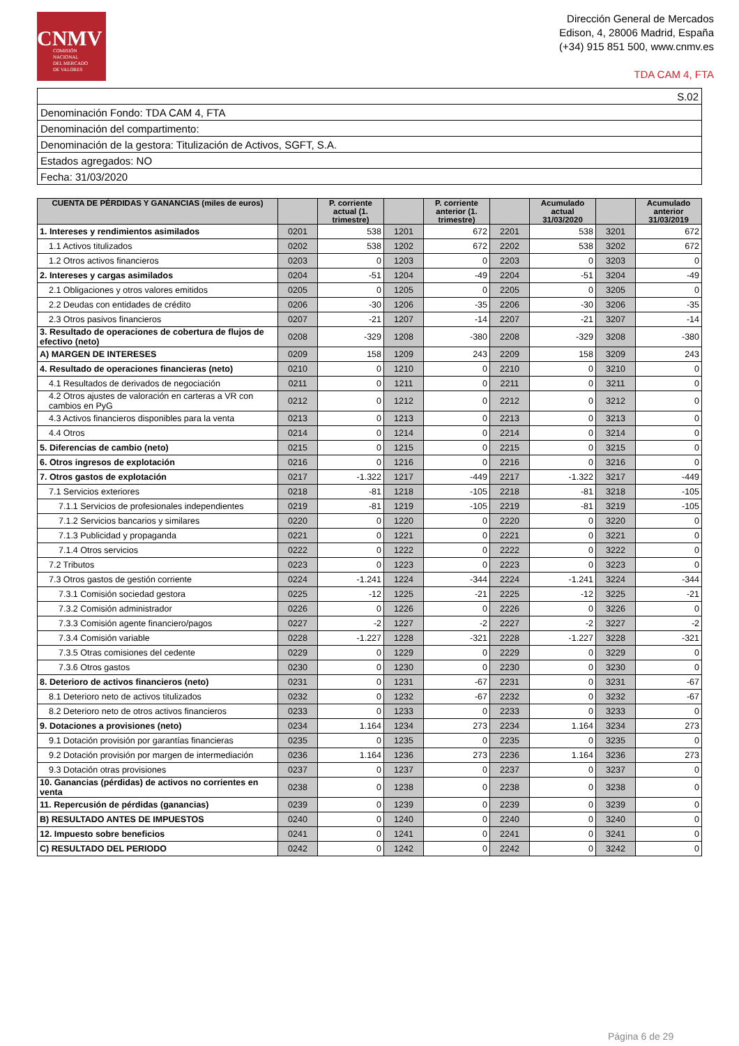CNMV
COMISIÓN
NACIONAL
DEL MERCADO
DE VALORES
Dirección General de Mercados
Edison, 4, 28006 Madrid, España
(+34) 915 851 500, www.cnmv.es
TDA CAM 4, FTA
| S.02 |
| Denominación Fondo: TDA CAM 4, FTA |
| Denominación del compartimento: |
| Denominación de la gestora: Titulización de Activos, SGFT, S.A. |
| Estados agregados: NO |
| Fecha: 31/03/2020 |
| CUENTA DE PÉRDIDAS Y GANANCIAS (miles de euros) | | P. corriente actual (1. trimestre) | | P. corriente anterior (1. trimestre) | | Acumulado actual 31/03/2020 | | Acumulado anterior 31/03/2019 |
| --- | --- | --- | --- | --- | --- | --- | --- | --- |
| 1. Intereses y rendimientos asimilados | 0201 | 538 | 1201 | 672 | 2201 | 538 | 3201 | 672 |
| 1.1 Activos titulizados | 0202 | 538 | 1202 | 672 | 2202 | 538 | 3202 | 672 |
| 1.2 Otros activos financieros | 0203 | 0 | 1203 | 0 | 2203 | 0 | 3203 | 0 |
| 2. Intereses y cargas asimilados | 0204 | -51 | 1204 | -49 | 2204 | -51 | 3204 | -49 |
| 2.1 Obligaciones y otros valores emitidos | 0205 | 0 | 1205 | 0 | 2205 | 0 | 3205 | 0 |
| 2.2 Deudas con entidades de crédito | 0206 | -30 | 1206 | -35 | 2206 | -30 | 3206 | -35 |
| 2.3 Otros pasivos financieros | 0207 | -21 | 1207 | -14 | 2207 | -21 | 3207 | -14 |
| 3. Resultado de operaciones de cobertura de flujos de efectivo (neto) | 0208 | -329 | 1208 | -380 | 2208 | -329 | 3208 | -380 |
| A) MARGEN DE INTERESES | 0209 | 158 | 1209 | 243 | 2209 | 158 | 3209 | 243 |
| 4. Resultado de operaciones financieras (neto) | 0210 | 0 | 1210 | 0 | 2210 | 0 | 3210 | 0 |
| 4.1 Resultados de derivados de negociación | 0211 | 0 | 1211 | 0 | 2211 | 0 | 3211 | 0 |
| 4.2 Otros ajustes de valoración en carteras a VR con cambios en PyG | 0212 | 0 | 1212 | 0 | 2212 | 0 | 3212 | 0 |
| 4.3 Activos financieros disponibles para la venta | 0213 | 0 | 1213 | 0 | 2213 | 0 | 3213 | 0 |
| 4.4 Otros | 0214 | 0 | 1214 | 0 | 2214 | 0 | 3214 | 0 |
| 5. Diferencias de cambio (neto) | 0215 | 0 | 1215 | 0 | 2215 | 0 | 3215 | 0 |
| 6. Otros ingresos de explotación | 0216 | 0 | 1216 | 0 | 2216 | 0 | 3216 | 0 |
| 7. Otros gastos de explotación | 0217 | -1.322 | 1217 | -449 | 2217 | -1.322 | 3217 | -449 |
| 7.1 Servicios exteriores | 0218 | -81 | 1218 | -105 | 2218 | -81 | 3218 | -105 |
| 7.1.1 Servicios de profesionales independientes | 0219 | -81 | 1219 | -105 | 2219 | -81 | 3219 | -105 |
| 7.1.2 Servicios bancarios y similares | 0220 | 0 | 1220 | 0 | 2220 | 0 | 3220 | 0 |
| 7.1.3 Publicidad y propaganda | 0221 | 0 | 1221 | 0 | 2221 | 0 | 3221 | 0 |
| 7.1.4 Otros servicios | 0222 | 0 | 1222 | 0 | 2222 | 0 | 3222 | 0 |
| 7.2 Tributos | 0223 | 0 | 1223 | 0 | 2223 | 0 | 3223 | 0 |
| 7.3 Otros gastos de gestión corriente | 0224 | -1.241 | 1224 | -344 | 2224 | -1.241 | 3224 | -344 |
| 7.3.1 Comisión sociedad gestora | 0225 | -12 | 1225 | -21 | 2225 | -12 | 3225 | -21 |
| 7.3.2 Comisión administrador | 0226 | 0 | 1226 | 0 | 2226 | 0 | 3226 | 0 |
| 7.3.3 Comisión agente financiero/pagos | 0227 | -2 | 1227 | -2 | 2227 | -2 | 3227 | -2 |
| 7.3.4 Comisión variable | 0228 | -1.227 | 1228 | -321 | 2228 | -1.227 | 3228 | -321 |
| 7.3.5 Otras comisiones del cedente | 0229 | 0 | 1229 | 0 | 2229 | 0 | 3229 | 0 |
| 7.3.6 Otros gastos | 0230 | 0 | 1230 | 0 | 2230 | 0 | 3230 | 0 |
| 8. Deterioro de activos financieros (neto) | 0231 | 0 | 1231 | -67 | 2231 | 0 | 3231 | -67 |
| 8.1 Deterioro neto de activos titulizados | 0232 | 0 | 1232 | -67 | 2232 | 0 | 3232 | -67 |
| 8.2 Deterioro neto de otros activos financieros | 0233 | 0 | 1233 | 0 | 2233 | 0 | 3233 | 0 |
| 9. Dotaciones a provisiones (neto) | 0234 | 1.164 | 1234 | 273 | 2234 | 1.164 | 3234 | 273 |
| 9.1 Dotación provisión por garantías financieras | 0235 | 0 | 1235 | 0 | 2235 | 0 | 3235 | 0 |
| 9.2 Dotación provisión por margen de intermediación | 0236 | 1.164 | 1236 | 273 | 2236 | 1.164 | 3236 | 273 |
| 9.3 Dotación otras provisiones | 0237 | 0 | 1237 | 0 | 2237 | 0 | 3237 | 0 |
| 10. Ganancias (pérdidas) de activos no corrientes en venta | 0238 | 0 | 1238 | 0 | 2238 | 0 | 3238 | 0 |
| 11. Repercusión de pérdidas (ganancias) | 0239 | 0 | 1239 | 0 | 2239 | 0 | 3239 | 0 |
| B) RESULTADO ANTES DE IMPUESTOS | 0240 | 0 | 1240 | 0 | 2240 | 0 | 3240 | 0 |
| 12. Impuesto sobre beneficios | 0241 | 0 | 1241 | 0 | 2241 | 0 | 3241 | 0 |
| C) RESULTADO DEL PERIODO | 0242 | 0 | 1242 | 0 | 2242 | 0 | 3242 | 0 |
Página 6 de 29